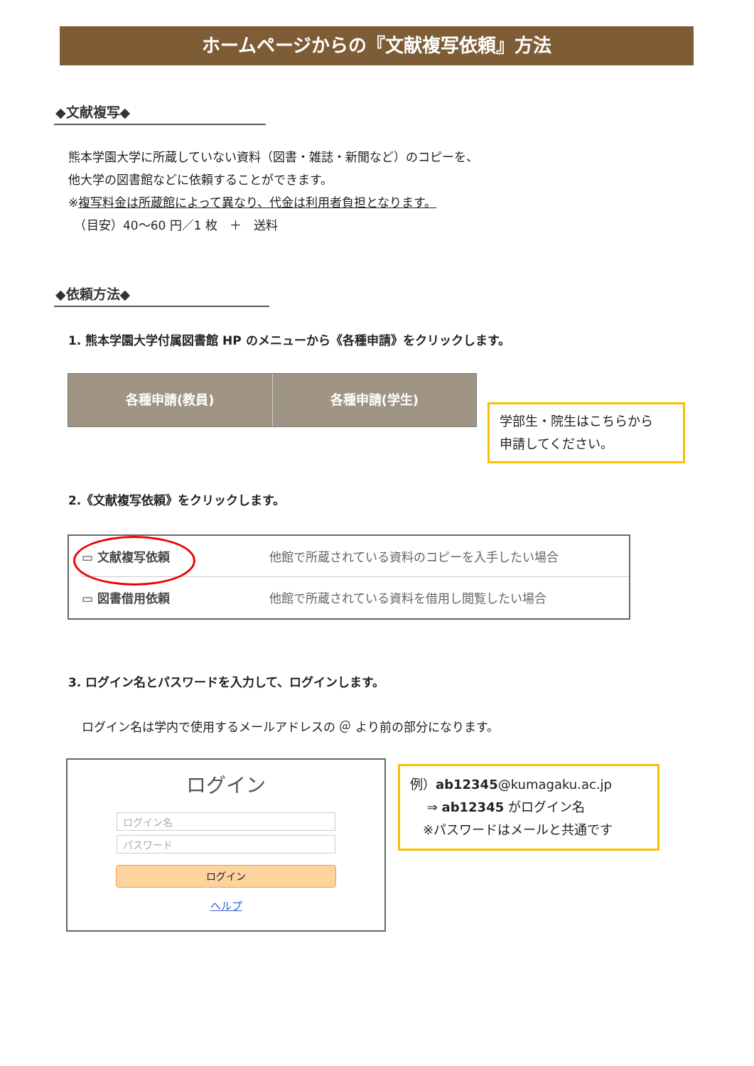ホームページからの『文献複写依頼』方法
◆文献複写◆
熊本学園大学に所蔵していない資料（図書・雑誌・新聞など）のコピーを、
他大学の図書館などに依頼することができます。
※複写料金は所蔵館によって異なり、代金は利用者負担となります。
　（目安）40～60 円／1 枚　＋　送料
◆依頼方法◆
1. 熊本学園大学付属図書館 HP のメニューから《各種申請》をクリックします。
各種申請(教員) 各種申請(学生)
学部生・院生はこちらから
申請してください。
2.《文献複写依頼》をクリックします。
▭ 文献複写依頼 他館で所蔵されている資料のコピーを入手したい場合
▭ 図書借用依頼 他館で所蔵されている資料を借用し閲覧したい場合
3. ログイン名とパスワードを入力して、ログインします。
ログイン名は学内で使用するメールアドレスの ＠ より前の部分になります。
ログイン
ログイン名
パスワード
ログイン
ヘルプ
例）ab12345@kumagaku.ac.jp
　 ⇒ ab12345 がログイン名
　※パスワードはメールと共通です